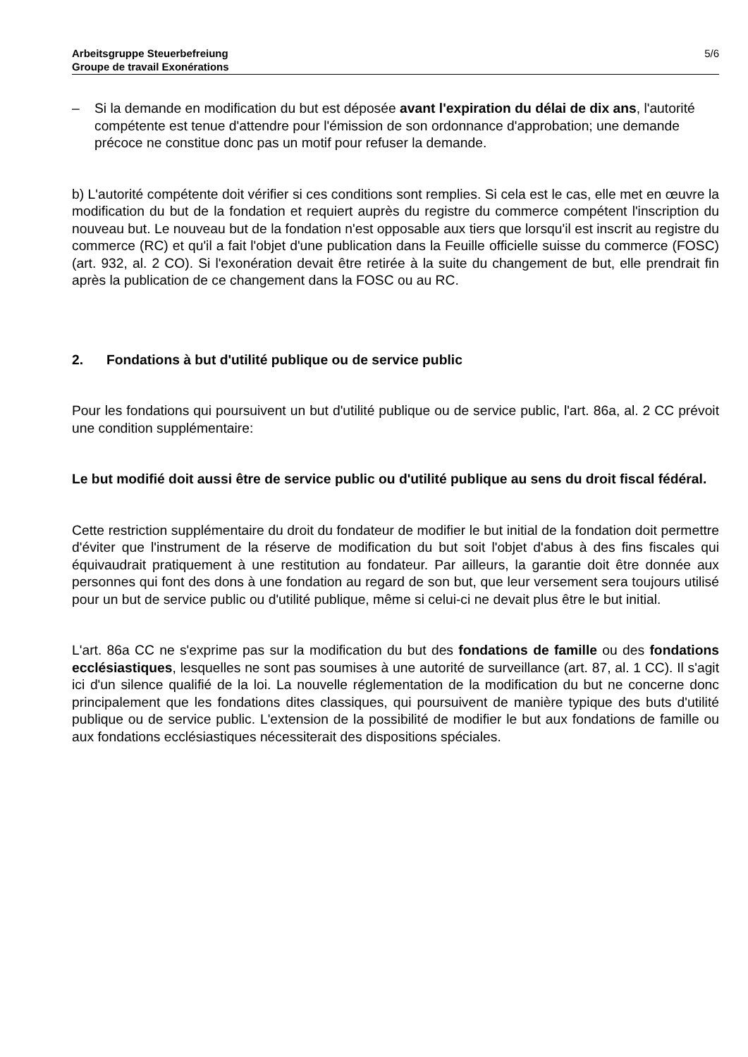Arbeitsgruppe Steuerbefreiung
Groupe de travail Exonérations
5/6
– Si la demande en modification du but est déposée avant l'expiration du délai de dix ans, l'autorité compétente est tenue d'attendre pour l'émission de son ordonnance d'approbation; une demande précoce ne constitue donc pas un motif pour refuser la demande.
b) L'autorité compétente doit vérifier si ces conditions sont remplies. Si cela est le cas, elle met en œuvre la modification du but de la fondation et requiert auprès du registre du commerce compétent l'inscription du nouveau but. Le nouveau but de la fondation n'est opposable aux tiers que lorsqu'il est inscrit au registre du commerce (RC) et qu'il a fait l'objet d'une publication dans la Feuille officielle suisse du commerce (FOSC) (art. 932, al. 2 CO). Si l'exonération devait être retirée à la suite du changement de but, elle prendrait fin après la publication de ce changement dans la FOSC ou au RC.
2. Fondations à but d'utilité publique ou de service public
Pour les fondations qui poursuivent un but d'utilité publique ou de service public, l'art. 86a, al. 2 CC prévoit une condition supplémentaire:
Le but modifié doit aussi être de service public ou d'utilité publique au sens du droit fiscal fédéral.
Cette restriction supplémentaire du droit du fondateur de modifier le but initial de la fondation doit permettre d'éviter que l'instrument de la réserve de modification du but soit l'objet d'abus à des fins fiscales qui équivaudrait pratiquement à une restitution au fondateur. Par ailleurs, la garantie doit être donnée aux personnes qui font des dons à une fondation au regard de son but, que leur versement sera toujours utilisé pour un but de service public ou d'utilité publique, même si celui-ci ne devait plus être le but initial.
L'art. 86a CC ne s'exprime pas sur la modification du but des fondations de famille ou des fondations ecclésiastiques, lesquelles ne sont pas soumises à une autorité de surveillance (art. 87, al. 1 CC). Il s'agit ici d'un silence qualifié de la loi. La nouvelle réglementation de la modification du but ne concerne donc principalement que les fondations dites classiques, qui poursuivent de manière typique des buts d'utilité publique ou de service public. L'extension de la possibilité de modifier le but aux fondations de famille ou aux fondations ecclésiastiques nécessiterait des dispositions spéciales.